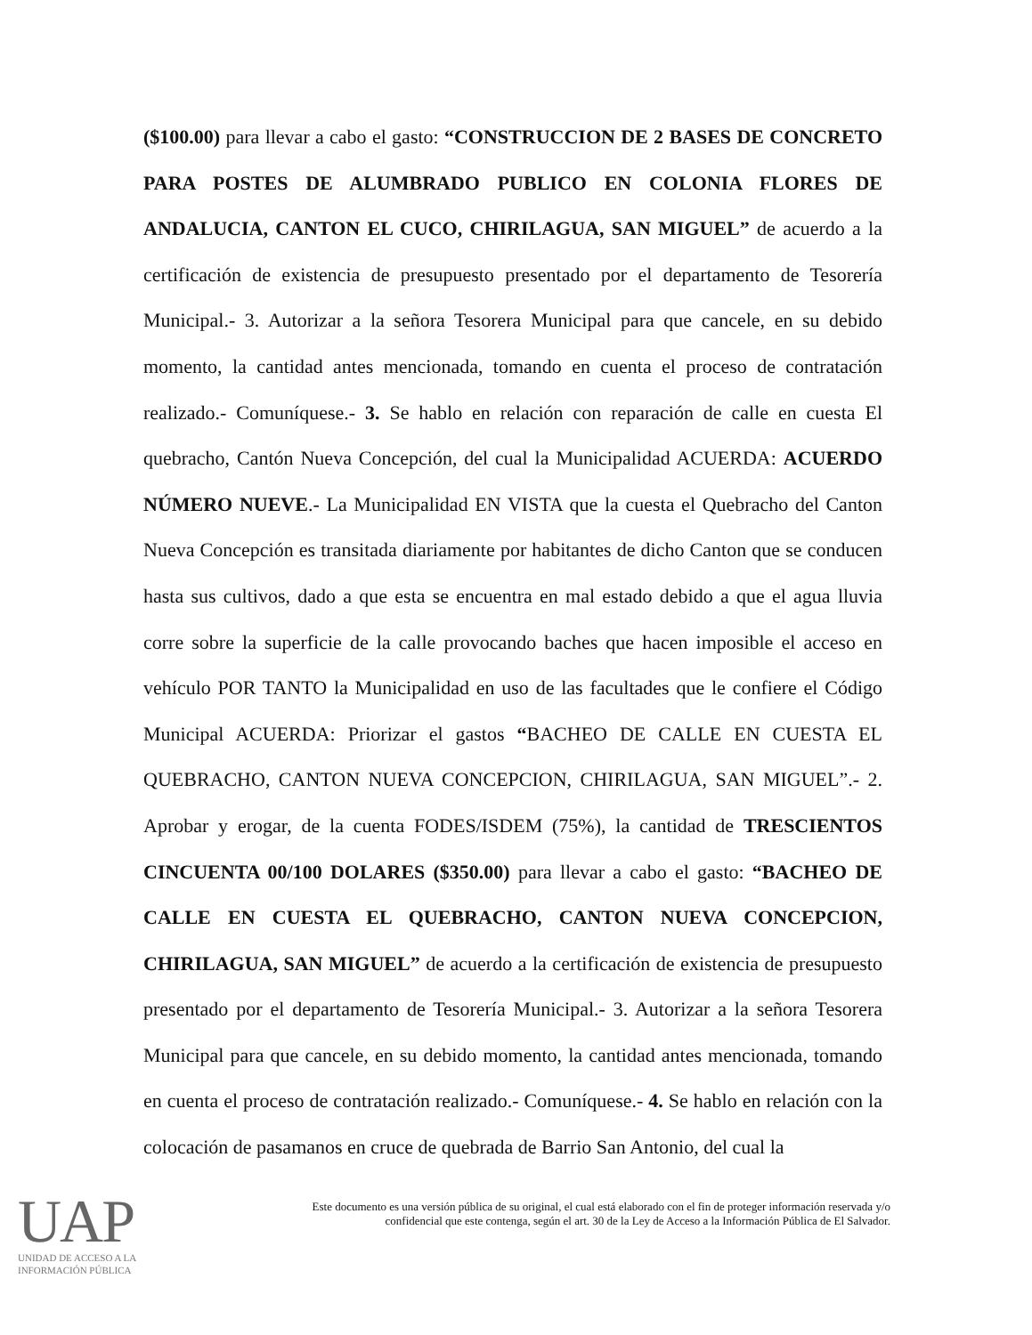($100.00) para llevar a cabo el gasto: “CONSTRUCCION DE 2 BASES DE CONCRETO PARA POSTES DE ALUMBRADO PUBLICO EN COLONIA FLORES DE ANDALUCIA, CANTON EL CUCO, CHIRILAGUA, SAN MIGUEL” de acuerdo a la certificación de existencia de presupuesto presentado por el departamento de Tesorería Municipal.- 3. Autorizar a la señora Tesorera Municipal para que cancele, en su debido momento, la cantidad antes mencionada, tomando en cuenta el proceso de contratación realizado.- Comuníquese.- 3. Se hablo en relación con reparación de calle en cuesta El quebracho, Cantón Nueva Concepción, del cual la Municipalidad ACUERDA: ACUERDO NÚMERO NUEVE.- La Municipalidad EN VISTA que la cuesta el Quebracho del Canton Nueva Concepción es transitada diariamente por habitantes de dicho Canton que se conducen hasta sus cultivos, dado a que esta se encuentra en mal estado debido a que el agua lluvia corre sobre la superficie de la calle provocando baches que hacen imposible el acceso en vehículo POR TANTO la Municipalidad en uso de las facultades que le confiere el Código Municipal ACUERDA: Priorizar el gastos “BACHEO DE CALLE EN CUESTA EL QUEBRACHO, CANTON NUEVA CONCEPCION, CHIRILAGUA, SAN MIGUEL”.- 2. Aprobar y erogar, de la cuenta FODES/ISDEM (75%), la cantidad de TRESCIENTOS CINCUENTA 00/100 DOLARES ($350.00) para llevar a cabo el gasto: “BACHEO DE CALLE EN CUESTA EL QUEBRACHO, CANTON NUEVA CONCEPCION, CHIRILAGUA, SAN MIGUEL” de acuerdo a la certificación de existencia de presupuesto presentado por el departamento de Tesorería Municipal.- 3. Autorizar a la señora Tesorera Municipal para que cancele, en su debido momento, la cantidad antes mencionada, tomando en cuenta el proceso de contratación realizado.- Comuníquese.- 4. Se hablo en relación con la colocación de pasamanos en cruce de quebrada de Barrio San Antonio, del cual la
UAP
UNIDAD DE ACCESO A LA
INFORMACIÓN PÚBLICA
Este documento es una versión pública de su original, el cual está elaborado con el fin de proteger información reservada y/o
confidencial que este contenga, según el art. 30 de la Ley de Acceso a la Información Pública de El Salvador.